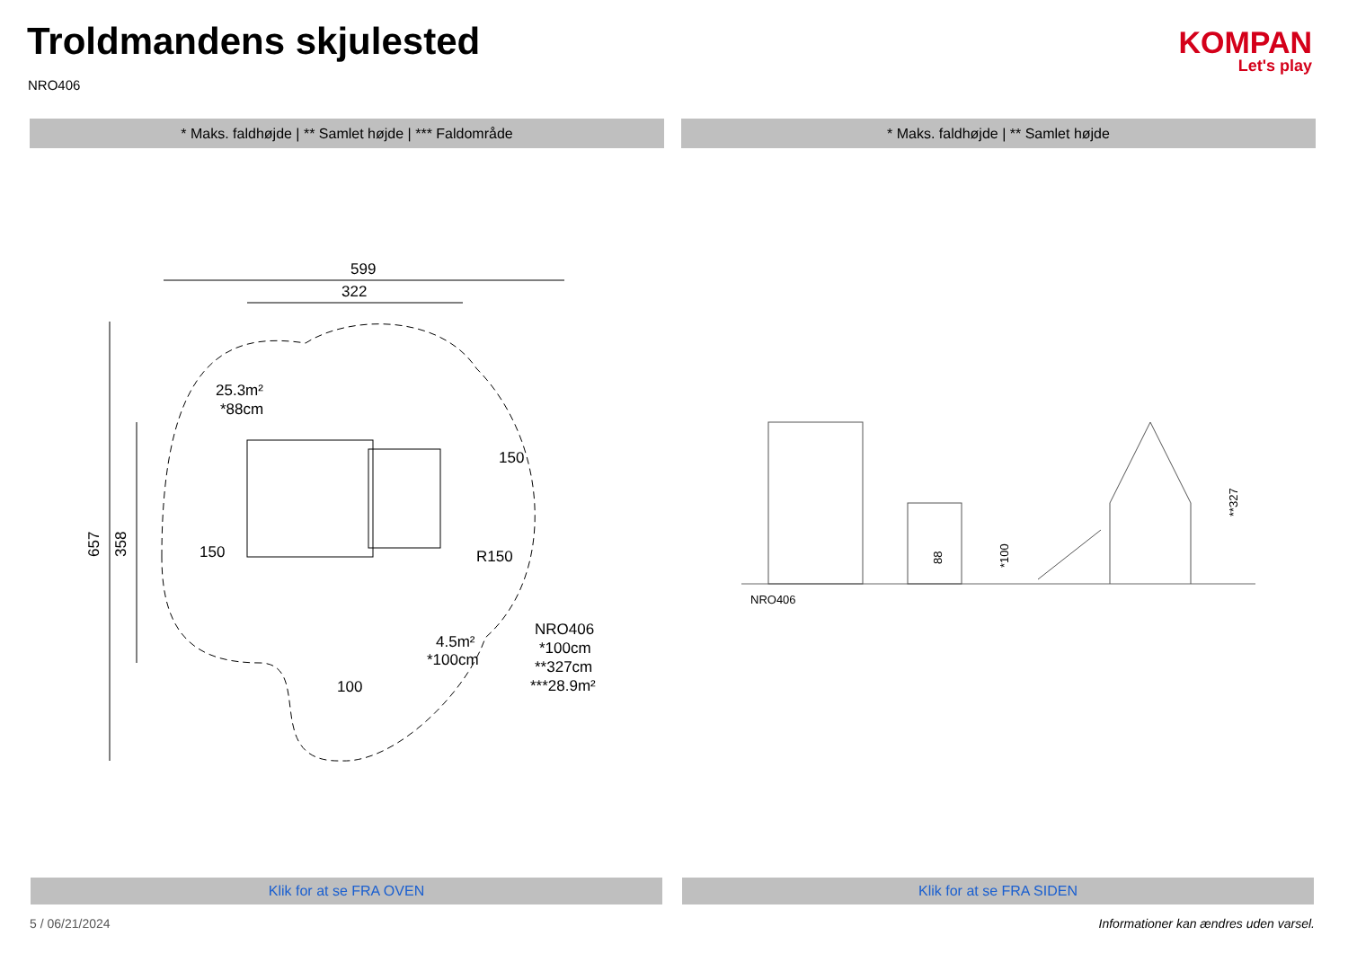Troldmandens skjulested
NRO406
KOMPAN
Let's play
* Maks. faldhøjde | ** Samlet højde | *** Faldområde * Maks. faldhøjde | ** Samlet højde
599
322
657
358
25.3m²
*88cm
150
150
4.5m²
*100cm
NRO406
*100cm
**327cm
***28.9m²
R150
100
88
*100
**327
NRO406
Klik for at se FRA OVEN Klik for at se FRA SIDEN
5 / 06/21/2024
Informationer kan ændres uden varsel.